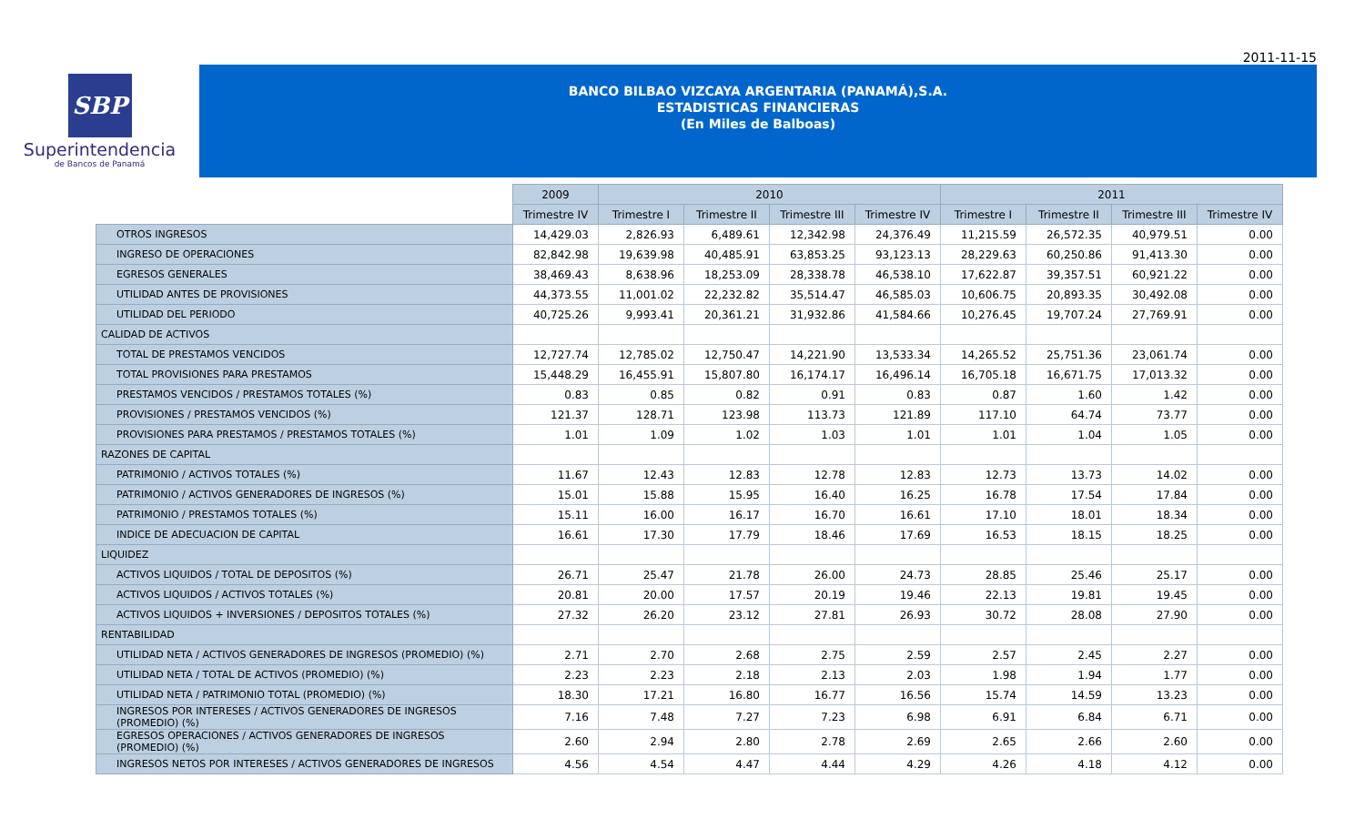2011-11-15
SBP
Superintendencia
de Bancos de Panamá
BANCO BILBAO VIZCAYA ARGENTARIA (PANAMÁ),S.A.
ESTADISTICAS FINANCIERAS
(En Miles de Balboas)
| | 2009 | 2010 | | | | 2011 | | | |
| | Trimestre IV | Trimestre I | Trimestre II | Trimestre III | Trimestre IV | Trimestre I | Trimestre II | Trimestre III | Trimestre IV |
| OTROS INGRESOS | 14,429.03 | 2,826.93 | 6,489.61 | 12,342.98 | 24,376.49 | 11,215.59 | 26,572.35 | 40,979.51 | 0.00 |
| INGRESO DE OPERACIONES | 82,842.98 | 19,639.98 | 40,485.91 | 63,853.25 | 93,123.13 | 28,229.63 | 60,250.86 | 91,413.30 | 0.00 |
| EGRESOS GENERALES | 38,469.43 | 8,638.96 | 18,253.09 | 28,338.78 | 46,538.10 | 17,622.87 | 39,357.51 | 60,921.22 | 0.00 |
| UTILIDAD ANTES DE PROVISIONES | 44,373.55 | 11,001.02 | 22,232.82 | 35,514.47 | 46,585.03 | 10,606.75 | 20,893.35 | 30,492.08 | 0.00 |
| UTILIDAD DEL PERIODO | 40,725.26 | 9,993.41 | 20,361.21 | 31,932.86 | 41,584.66 | 10,276.45 | 19,707.24 | 27,769.91 | 0.00 |
| CALIDAD DE ACTIVOS | | | | | | | | | |
| TOTAL DE PRESTAMOS VENCIDOS | 12,727.74 | 12,785.02 | 12,750.47 | 14,221.90 | 13,533.34 | 14,265.52 | 25,751.36 | 23,061.74 | 0.00 |
| TOTAL PROVISIONES PARA PRESTAMOS | 15,448.29 | 16,455.91 | 15,807.80 | 16,174.17 | 16,496.14 | 16,705.18 | 16,671.75 | 17,013.32 | 0.00 |
| PRESTAMOS VENCIDOS / PRESTAMOS TOTALES (%) | 0.83 | 0.85 | 0.82 | 0.91 | 0.83 | 0.87 | 1.60 | 1.42 | 0.00 |
| PROVISIONES / PRESTAMOS VENCIDOS (%) | 121.37 | 128.71 | 123.98 | 113.73 | 121.89 | 117.10 | 64.74 | 73.77 | 0.00 |
| PROVISIONES PARA PRESTAMOS / PRESTAMOS TOTALES (%) | 1.01 | 1.09 | 1.02 | 1.03 | 1.01 | 1.01 | 1.04 | 1.05 | 0.00 |
| RAZONES DE CAPITAL | | | | | | | | | |
| PATRIMONIO / ACTIVOS TOTALES (%) | 11.67 | 12.43 | 12.83 | 12.78 | 12.83 | 12.73 | 13.73 | 14.02 | 0.00 |
| PATRIMONIO / ACTIVOS GENERADORES DE INGRESOS (%) | 15.01 | 15.88 | 15.95 | 16.40 | 16.25 | 16.78 | 17.54 | 17.84 | 0.00 |
| PATRIMONIO / PRESTAMOS TOTALES (%) | 15.11 | 16.00 | 16.17 | 16.70 | 16.61 | 17.10 | 18.01 | 18.34 | 0.00 |
| INDICE DE ADECUACION DE CAPITAL | 16.61 | 17.30 | 17.79 | 18.46 | 17.69 | 16.53 | 18.15 | 18.25 | 0.00 |
| LIQUIDEZ | | | | | | | | | |
| ACTIVOS LIQUIDOS / TOTAL DE DEPOSITOS (%) | 26.71 | 25.47 | 21.78 | 26.00 | 24.73 | 28.85 | 25.46 | 25.17 | 0.00 |
| ACTIVOS LIQUIDOS / ACTIVOS TOTALES (%) | 20.81 | 20.00 | 17.57 | 20.19 | 19.46 | 22.13 | 19.81 | 19.45 | 0.00 |
| ACTIVOS LIQUIDOS + INVERSIONES / DEPOSITOS TOTALES (%) | 27.32 | 26.20 | 23.12 | 27.81 | 26.93 | 30.72 | 28.08 | 27.90 | 0.00 |
| RENTABILIDAD | | | | | | | | | |
| UTILIDAD NETA / ACTIVOS GENERADORES DE INGRESOS (PROMEDIO) (%) | 2.71 | 2.70 | 2.68 | 2.75 | 2.59 | 2.57 | 2.45 | 2.27 | 0.00 |
| UTILIDAD NETA / TOTAL DE ACTIVOS (PROMEDIO) (%) | 2.23 | 2.23 | 2.18 | 2.13 | 2.03 | 1.98 | 1.94 | 1.77 | 0.00 |
| UTILIDAD NETA / PATRIMONIO TOTAL (PROMEDIO) (%) | 18.30 | 17.21 | 16.80 | 16.77 | 16.56 | 15.74 | 14.59 | 13.23 | 0.00 |
| INGRESOS POR INTERESES / ACTIVOS GENERADORES DE INGRESOS (PROMEDIO) (%) | 7.16 | 7.48 | 7.27 | 7.23 | 6.98 | 6.91 | 6.84 | 6.71 | 0.00 |
| EGRESOS OPERACIONES / ACTIVOS GENERADORES DE INGRESOS (PROMEDIO) (%) | 2.60 | 2.94 | 2.80 | 2.78 | 2.69 | 2.65 | 2.66 | 2.60 | 0.00 |
| INGRESOS NETOS POR INTERESES / ACTIVOS GENERADORES DE INGRESOS | 4.56 | 4.54 | 4.47 | 4.44 | 4.29 | 4.26 | 4.18 | 4.12 | 0.00 |